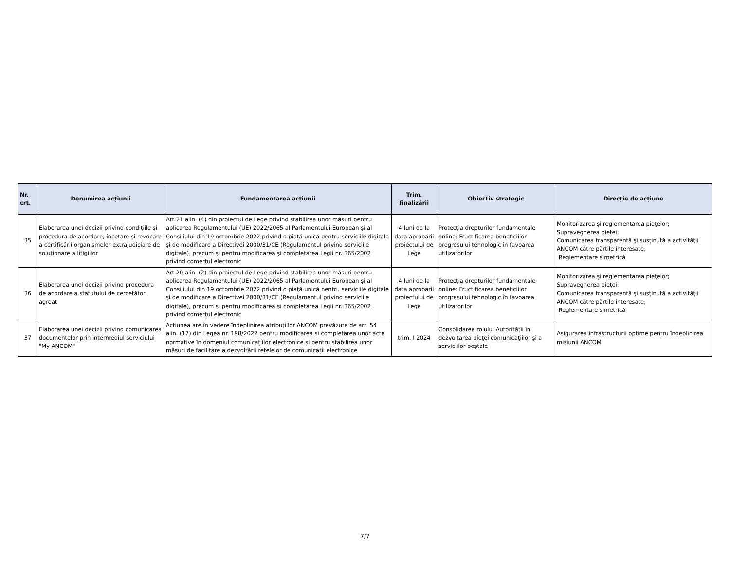| Nr. crt. | Denumirea acțiunii | Fundamentarea acțiunii | Trim. finalizării | Obiectiv strategic | Direcție de acțiune |
| --- | --- | --- | --- | --- | --- |
| 35 | Elaborarea unei decizii privind condițiile și procedura de acordare, încetare și revocare a certificării organismelor extrajudiciare de soluționare a litigiilor | Art.21 alin. (4) din proiectul de Lege privind stabilirea unor măsuri pentru aplicarea Regulamentului (UE) 2022/2065 al Parlamentului European și al Consiliului din 19 octombrie 2022 privind o piață unică pentru serviciile digitale și de modificare a Directivei 2000/31/CE (Regulamentul privind serviciile digitale), precum și pentru modificarea și completarea Legii nr. 365/2002 privind comerţul electronic | 4 luni de la data aprobarii proiectului de Lege | Protecția drepturilor fundamentale online; Fructificarea beneficiilor progresului tehnologic în favoarea utilizatorilor | Monitorizarea și reglementarea pieţelor; Supravegherea pieței; Comunicarea transparentă şi susţinută a activităţii ANCOM către părtile interesate; Reglementare simetrică |
| 36 | Elaborarea unei decizii privind procedura de acordare a statutului de cercetător agreat | Art.20 alin. (2) din proiectul de Lege privind stabilirea unor măsuri pentru aplicarea Regulamentului (UE) 2022/2065 al Parlamentului European și al Consiliului din 19 octombrie 2022 privind o piață unică pentru serviciile digitale și de modificare a Directivei 2000/31/CE (Regulamentul privind serviciile digitale), precum și pentru modificarea și completarea Legii nr. 365/2002 privind comerţul electronic | 4 luni de la data aprobarii proiectului de Lege | Protecția drepturilor fundamentale online; Fructificarea beneficiilor progresului tehnologic în favoarea utilizatorilor | Monitorizarea și reglementarea pieţelor; Supravegherea pieței; Comunicarea transparentă şi susţinută a activităţii ANCOM către părtile interesate; Reglementare simetrică |
| 37 | Elaborarea unei decizii privind comunicarea documentelor prin intermediul serviciului "My ANCOM" | Actiunea are în vedere îndeplinirea atribuțiilor ANCOM prevăzute de art. 54 alin. (17) din Legea nr. 198/2022 pentru modificarea și completarea unor acte normative în domeniul comunicațiilor electronice și pentru stabilirea unor măsuri de facilitare a dezvoltării rețelelor de comunicații electronice | trim. I 2024 | Consolidarea rolului Autorităţii în dezvoltarea pieţei comunicaţiilor şi a serviciilor poştale | Asigurarea infrastructurii optime pentru îndeplinirea misiunii ANCOM |
7/7